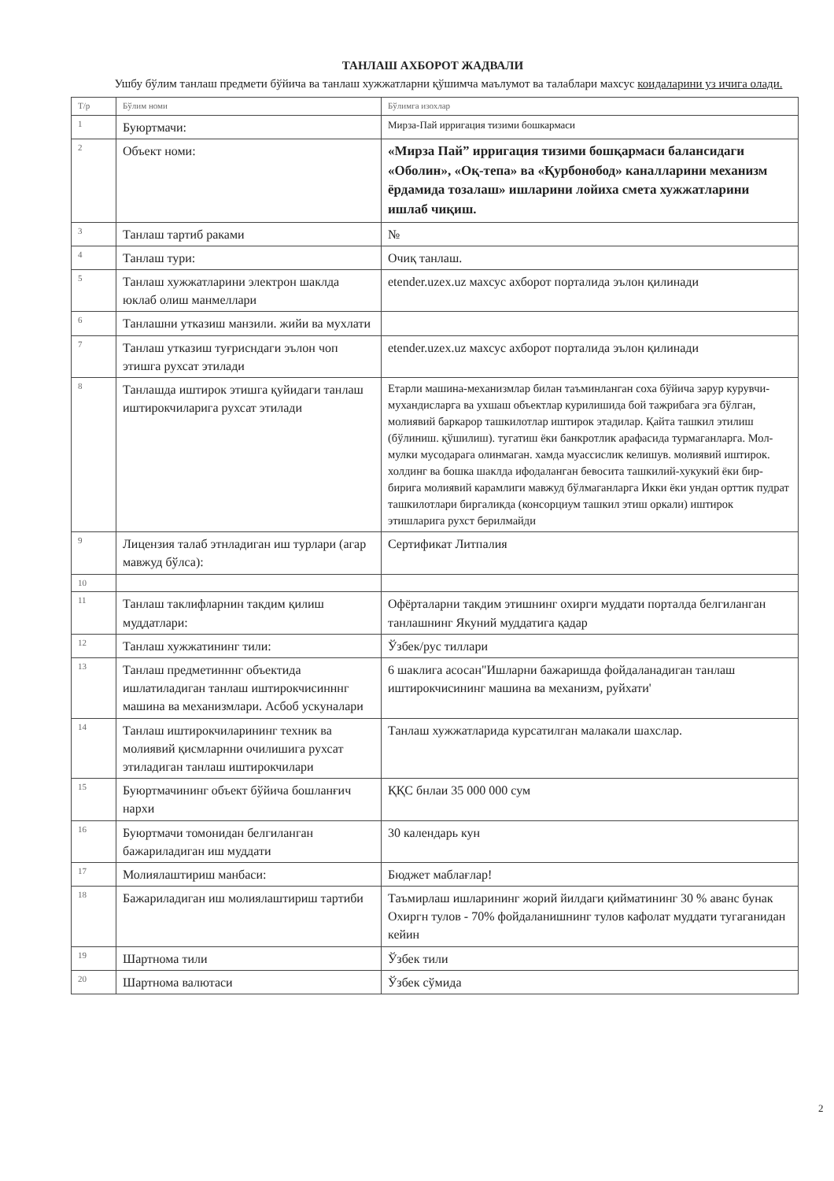ТАНЛАШ АХБОРОТ ЖАДВАЛИ
Ушбу бўлим танлаш предмети бўйича ва танлаш хужжатларни қўшимча маълумот ва талаблари махсус коидаларини уз ичига олади.
| Т/р | Бўлим номи | Бўлимга изохлар |
| 1 | Буюртмачи: | Мирза-Пай ирригация тизими бошкармаси |
| 2 | Объект номи: | «Мирза Пай” ирригация тизими бошқармаси балансидаги «Оболин», «Оқ-тепа» ва «Қурбонобод» каналларини механизм ёрдамида тозалаш» ишларини лойиха смета хужжатларини ишлаб чиқиш. |
| 3 | Танлаш тартиб раками | № |
| 4 | Танлаш тури: | Очиқ танлаш. |
| 5 | Танлаш хужжатларини электрон шаклда юклаб олиш манмеллари | etender.uzex.uz махсус ахборот порталида эълон қилинади |
| 6 | Танлашни утказиш манзили. жийи ва мухлати | |
| 7 | Танлаш утказиш туғрисндаги эълон чоп этишга рухсат этилади | etender.uzex.uz махсус ахборот порталида эълон қилинади |
| 8 | Танлашда иштирок этишга қуйидаги танлаш иштирокчиларига рухсат этилади | Етарли машина-механизмлар билан таъминланган соха бўйича зарур курувчи-мухандисларга ва ухшаш объектлар курилишида бой тажрибага эга бўлган, молиявий баркарор ташкилотлар иштирок этадилар. Қайта ташкил этилиш (бўлиниш. қўшилиш). тугатиш ёки банкротлик арафасида турмаганларга. Мол-мулки мусодарага олинмаган. хамда муассислик келишув. молиявий иштирок. холдинг ва бошка шаклда ифодаланган бевосита ташкилий-хукукий ёки бир-бирига молиявий карамлиги мавжуд бўлмаганларга Икки ёки ундан орттик пудрат ташкилотлари биргаликда (консорциум ташкил этиш оркали) иштирок этишларига рухст берилмайди |
| 9 | Лицензия талаб этнладиган иш турлари (агар мавжуд бўлса): | Сертификат Литпалия |
| 10 | | |
| 11 | Танлаш таклифларнин такдим қилиш муддатлари: | Офёрталарни такдим этишнинг охирги муддати порталда белгиланган танлашнинг Якуний муддатига қадар |
| 12 | Танлаш хужжатининг тили: | Ўзбек/рус тиллари |
| 13 | Танлаш предметинннг объектида ишлатиладиган танлаш иштирокчисинннг машина ва механизмлари. Асбоб ускуналари | 6 шаклига асосан"Ишларни бажаришда фойдаланадиган танлаш иштирокчисининг машина ва механизм, руйхати' |
| 14 | Танлаш иштирокчиларининг техник ва молиявий қисмларнни очилишига рухсат этиладиган танлаш иштирокчилари | Танлаш хужжатларида курсатилган малакали шахслар. |
| 15 | Буюртмачининг объект бўйича бошланғич нархи | ҚҚС бнлаи 35 000 000 сум |
| 16 | Буюртмачи томонидан белгиланган бажариладиган иш муддати | 30 календарь кун |
| 17 | Молиялаштириш манбаси: | Бюджет маблағлар! |
| 18 | Бажариладиган иш молиялаштириш тартиби | Таъмирлаш ишларининг жорий йилдаги қийматининг 30 % аванс бунак Охиргн тулов - 70% фойдаланишнинг тулов кафолат муддати тугаганидан кейин |
| 19 | Шартнома тили | Ўзбек тили |
| 20 | Шартнома валютаси | Ўзбек сўмида |
2